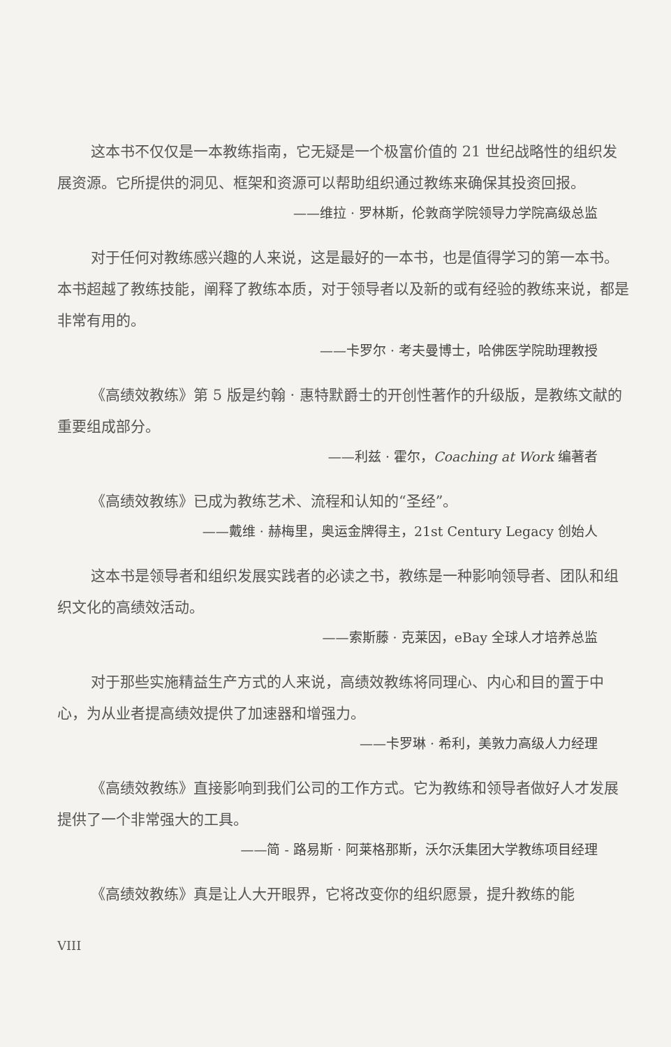这本书不仅仅是一本教练指南，它无疑是一个极富价值的 21 世纪战略性的组织发展资源。它所提供的洞见、框架和资源可以帮助组织通过教练来确保其投资回报。
——维拉 · 罗林斯，伦敦商学院领导力学院高级总监
对于任何对教练感兴趣的人来说，这是最好的一本书，也是值得学习的第一本书。本书超越了教练技能，阐释了教练本质，对于领导者以及新的或有经验的教练来说，都是非常有用的。
——卡罗尔 · 考夫曼博士，哈佛医学院助理教授
《高绩效教练》第 5 版是约翰 · 惠特默爵士的开创性著作的升级版，是教练文献的重要组成部分。
——利兹 · 霍尔，Coaching at Work 编著者
《高绩效教练》已成为教练艺术、流程和认知的“圣经”。
——戴维 · 赫梅里，奥运金牌得主，21st Century Legacy 创始人
这本书是领导者和组织发展实践者的必读之书，教练是一种影响领导者、团队和组织文化的高绩效活动。
——索斯藤 · 克莱因，eBay 全球人才培养总监
对于那些实施精益生产方式的人来说，高绩效教练将同理心、内心和目的置于中心，为从业者提高绩效提供了加速器和增强力。
——卡罗琳 · 希利，美敦力高级人力经理
《高绩效教练》直接影响到我们公司的工作方式。它为教练和领导者做好人才发展提供了一个非常强大的工具。
——简 - 路易斯 · 阿莱格那斯，沃尔沃集团大学教练项目经理
《高绩效教练》真是让人大开眼界，它将改变你的组织愿景，提升教练的能
VIII